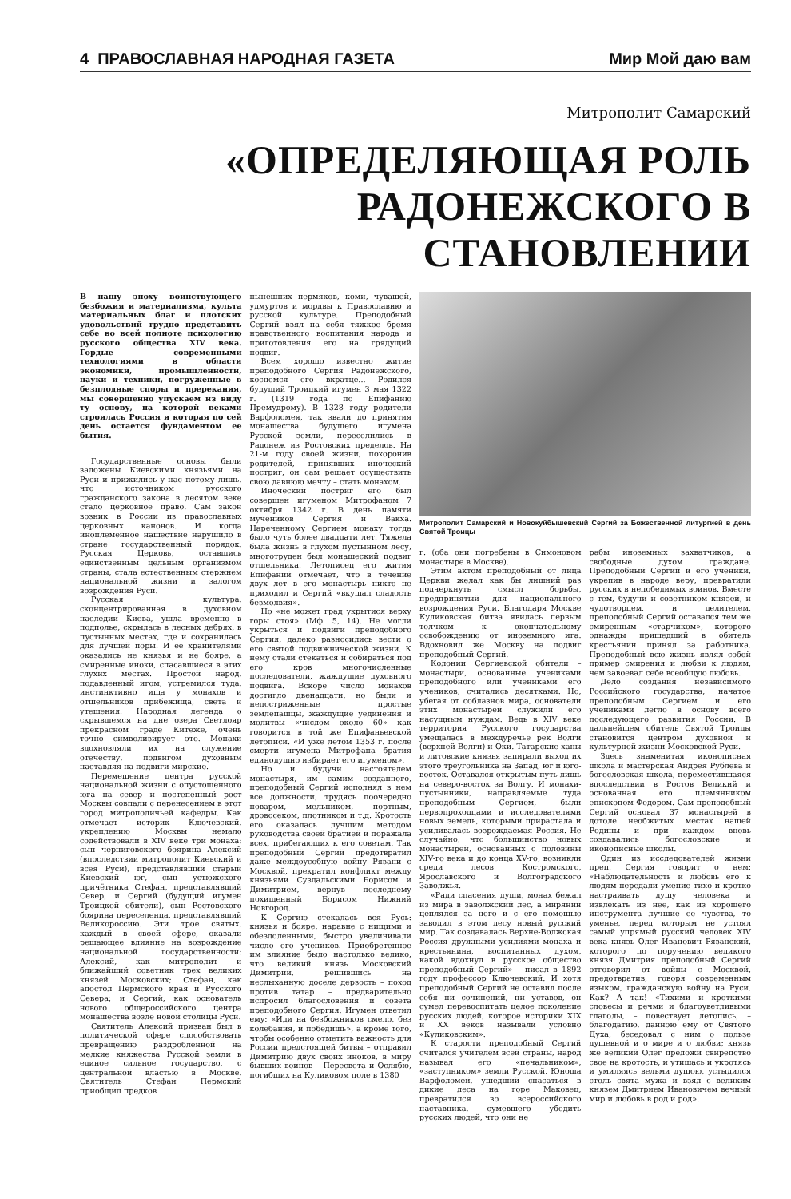4 ПРАВОСЛАВНАЯ НАРОДНАЯ ГАЗЕТА
Мир Мой даю вам
Митрополит Самарский
«ОПРЕДЕЛЯЮЩАЯ РОЛЬ РАДОНЕЖСКОГО В СТАНОВЛЕНИИ
В нашу эпоху воинствующего безбожия и материализма, культа материальных благ и плотских удовольствий трудно представить себе во всей полноте психологию русского общества XIV века. Гордые современными технологиями в области экономики, промышленности, науки и техники, погруженные в безплодные споры и пререкания, мы совершенно упускаем из виду ту основу, на которой веками строилась Россия и которая по сей день остается фундаментом ее бытия.
Государственные основы были заложены Киевскими князьями на Руси и прижились у нас потому лишь, что источником русского гражданского закона в десятом веке стало церковное право. Сам закон возник в России из православных церковных канонов. И когда иноплеменное нашествие нарушило в стране государственный порядок, Русская Церковь, оставшись единственным цельным организмом страны, стала естественным стержнем национальной жизни и залогом возрождения Руси.
Русская культура, сконцентрированная в духовном наследии Киева, ушла временно в подполье, скрылась в лесных дебрях, в пустынных местах, где и сохранилась для лучшей поры. И ее хранителями оказались не князья и не бояре, а смиренные иноки, спасавшиеся в этих глухих местах. Простой народ, подавленный игом, устремился туда, инстинктивно ища у монахов и отшельников прибежища, света и утешения. Народная легенда о скрывшемся на дне озера Светлояр прекрасном граде Китеже, очень точно символизирует это. Монахи вдохновляли их на служение отечеству, подвигом духовным наставляя на подвиги мирские.
Перемещение центра русской национальной жизни с опустошенного юга на север и постепенный рост Москвы совпали с перенесением в этот город митрополичьей кафедры. Как отмечает историк Ключевский, укреплению Москвы немало содействовали в XIV веке три монаха: сын черниговского боярина Алексий (впоследствии митрополит Киевский и всея Руси), представлявший старый Киевский юг, сын устюжского причётника Стефан, представлявший Север, и Сергий (будущий игумен Троицкой обители), сын Ростовского боярина переселенца, представлявший Великороссию. Эти трое святых, каждый в своей сфере, оказали решающее влияние на возрождение национальной государственности: Алексий, как митрополит и ближайший советник трех великих князей Московских; Стефан, как апостол Пермского края и Русского Севера; и Сергий, как основатель нового общероссийского центра монашества возле новой столицы Руси.
Святитель Алексий призван был в политической сфере способствовать превращению раздробленной на мелкие княжества Русской земли в единое сильное государство, с центральной властью в Москве. Святитель Стефан Пермский приобщил предков
нынешних пермяков, коми, чувашей, удмуртов и мордвы к Православию и русской культуре. Преподобный Сергий взял на себя тяжкое бремя нравственного воспитания народа и приготовления его на грядущий подвиг.
Всем хорошо известно житие преподобного Сергия Радонежского, коснемся его вкратце... Родился будущий Троицкий игумен 3 мая 1322 г. (1319 года по Епифанию Премудрому). В 1328 году родители Варфоломея, так звали до принятия монашества будущего игумена Русской земли, переселились в Радонеж из Ростовских пределов. На 21-м году своей жизни, похоронив родителей, принявших иноческий постриг, он сам решает осуществить свою давнюю мечту – стать монахом.
Иноческий постриг его был совершен игуменом Митрофаном 7 октября 1342 г. В день памяти мучеников Сергия и Вакха. Нареченному Сергием монаху тогда было чуть более двадцати лет. Тяжела была жизнь в глухом пустынном лесу, многотруден был монашеский подвиг отшельника. Летописец его жития Епифаний отмечает, что в течение двух лет в его монастырь никто не приходил и Сергий «вкушал сладость безмолвия».
Но «не может град укрытися верху горы стоя» (Мф. 5, 14). Не могли укрыться и подвиги преподобного Сергия, далеко разносились вести о его святой подвижнической жизни. К нему стали стекаться и собираться под его кров многочисленные последователи, жаждущие духовного подвига. Вскоре число монахов достигло двенадцати, но были и непостриженные простые землепашцы, жаждущие уединения и молитвы «числом около 60» как говорится в той же Епифаньевской летописи. «И уже летом 1353 г. после смерти игумена Митрофана братия единодушно избирает его игуменом».
Но и будучи настоятелем монастыря, им самим созданного, преподобный Сергий исполнял в нем все должности, трудясь поочередно поваром, мельником, портным, дровосеком, плотником и т.д. Кротость его оказалась лучшим методом руководства своей братией и поражала всех, прибегающих к его советам. Так преподобный Сергий предотвратил даже междоусобную войну Рязани с Москвой, прекратил конфликт между князьями Суздальскими Борисом и Димитрием, вернув последнему похищенный Борисом Нижний Новгород.
К Сергию стекалась вся Русь: князья и бояре, наравне с нищими и обездоленными, быстро увеличивали число его учеников. Приобретенное им влияние было настолько велико, что великий князь Московский Димитрий, решившись на неслыханную доселе дерзость – поход против татар – предварительно испросил благословения и совета преподобного Сергия. Игумен ответил ему: «Иди на безбожников смело, без колебания, и победишь», а кроме того, чтобы особенно отметить важность для России предстоящей битвы – отправил Димитрию двух своих иноков, в миру бывших воинов – Пересвета и Ослябю, погибших на Куликовом поле в 1380
Митрополит Самарский и Новокуйбышевский Сергий за Божественной литургией в день Святой Троицы
г. (оба они погребены в Симоновом монастыре в Москве).
Этим актом преподобный от лица Церкви желал как бы лишний раз подчеркнуть смысл борьбы, предпринятый для национального возрождения Руси. Благодаря Москве Куликовская битва явилась первым толчком к окончательному освобождению от иноземного ига. Вдохновил же Москву на подвиг преподобный Сергий.
Колонии Сергиевской обители – монастыри, основанные учениками преподобного или учениками его учеников, считались десятками. Но, убегая от соблазнов мира, основатели этих монастырей служили его насущным нуждам. Ведь в XIV веке территория Русского государства умещалась в междуречье рек Волги (верхней Волги) и Оки. Татарские ханы и литовские князья запирали выход их этого треугольника на Запад, юг и юго-восток. Оставался открытым путь лишь на северо-восток за Волгу. И монахи-пустынники, направляемые туда преподобным Сергием, были первопроходцами и исследователями новых земель, которыми прирастала и усиливалась возрождаемая Россия. Не случайно, что большинство новых монастырей, основанных с половины XIV-го века и до конца XV-го, возникли среди лесов Костромского, Ярославского и Волгоградского Заволжья.
«Ради спасения души, монах бежал из мира в заволжский лес, а мирянин цеплялся за него и с его помощью заводил в этом лесу новый русский мир. Так создавалась Верхне-Волжская Россия дружными усилиями монаха и крестьянина, воспитанных духом, какой вдохнул в русское общество преподобный Сергий» – писал в 1892 году профессор Ключевский. И хотя преподобный Сергий не оставил после себя ни сочинений, ни уставов, он сумел перевоспитать целое поколение русских людей, которое историки XIX и XX веков называли условно «Куликовским».
К старости преподобный Сергий считался учителем всей страны, народ называл его «печальником», «заступником» земли Русской. Юноша Варфоломей, ушедший спасаться в дикие леса на горе Маковец, превратился во всероссийского наставника, сумевшего убедить русских людей, что они не
рабы иноземных захватчиков, а свободные духом граждане. Преподобный Сергий и его ученики, укрепив в народе веру, превратили русских в непобедимых воинов. Вместе с тем, будучи и советником князей, и чудотворцем, и целителем, преподобный Сергий оставался тем же смиренным «старчиком», которого однажды пришедший в обитель крестьянин принял за работника. Преподобный всю жизнь являл собой пример смирения и любви к людям, чем завоевал себе всеобщую любовь.
Дело создания независимого Российского государства, начатое преподобным Сергием и его учениками легло в основу всего последующего развития России. В дальнейшем обитель Святой Троицы становится центром духовной и культурной жизни Московской Руси.
Здесь знаменитая иконописная школа и мастерская Андрея Рублева и богословская школа, переместившаяся впоследствии в Ростов Великий и основанная его племянником епископом Федором. Сам преподобный Сергий основал 37 монастырей в дотоле необжитых местах нашей Родины и при каждом вновь создавались богословские и иконописные школы.
Один из исследователей жизни преп. Сергия говорит о нем: «Наблюдательность и любовь его к людям передали умение тихо и кротко настраивать душу человека и извлекать из нее, как из хорошего инструмента лучшие ее чувства, то уменье, перед которым не устоял самый упрямый русский человек XIV века князь Олег Иванович Рязанский, которого по поручению великого князя Дмитрия преподобный Сергий отговорил от войны с Москвой, предотвратив, говоря современным языком, гражданскую войну на Руси. Как? А так! «Тихими и кроткими словесы и речми и благоуветливыми глаголы, – повествует летопись, – благодатию, данною ему от Святого Духа, беседовал с ним о пользе душевной и о мире и о любви; князь же великий Олег преложи свирепство свое на кротость, и утишась и укротясь и умиляясь вельми душою, устыдился столь свята мужа и взял с великим князем Дмитрием Ивановичем вечный мир и любовь в род и род».